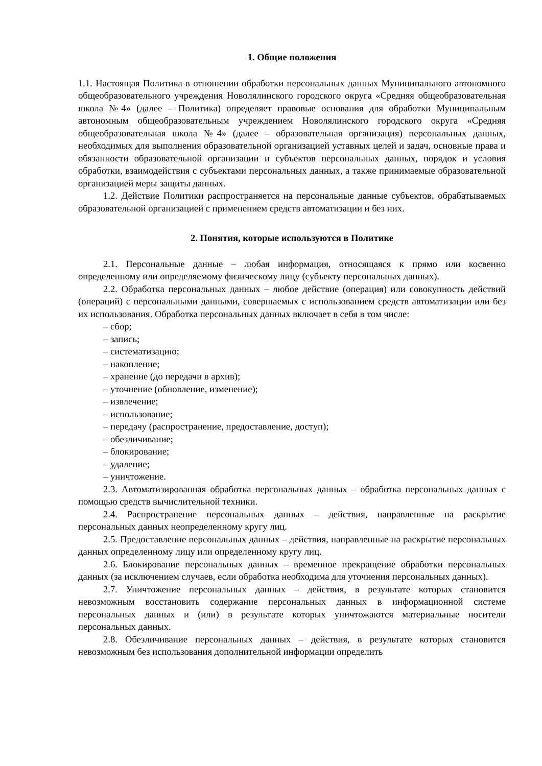1. Общие положения
1.1. Настоящая Политика в отношении обработки персональных данных Муниципального автономного общеобразовательного учреждения Новолялинского городского округа «Средняя общеобразовательная школа №4» (далее – Политика) определяет правовые основания для обработки Муниципальным автономным общеобразовательным учреждением Новолялинского городского округа «Средняя общеобразовательная школа №4» (далее – образовательная организация) персональных данных, необходимых для выполнения образовательной организацией уставных целей и задач, основные права и обязанности образовательной организации и субъектов персональных данных, порядок и условия обработки, взаимодействия с субъектами персональных данных, а также принимаемые образовательной организацией меры защиты данных.
1.2. Действие Политики распространяется на персональные данные субъектов, обрабатываемых образовательной организацией с применением средств автоматизации и без них.
2. Понятия, которые используются в Политике
2.1. Персональные данные – любая информация, относящаяся к прямо или косвенно определенному или определяемому физическому лицу (субъекту персональных данных).
2.2. Обработка персональных данных – любое действие (операция) или совокупность действий (операций) с персональными данными, совершаемых с использованием средств автоматизации или без их использования. Обработка персональных данных включает в себя в том числе:
– сбор;
– запись;
– систематизацию;
– накопление;
– хранение (до передачи в архив);
– уточнение (обновление, изменение);
– извлечение;
– использование;
– передачу (распространение, предоставление, доступ);
– обезличивание;
– блокирование;
– удаление;
– уничтожение.
2.3. Автоматизированная обработка персональных данных – обработка персональных данных с помощью средств вычислительной техники.
2.4. Распространение персональных данных – действия, направленные на раскрытие персональных данных неопределенному кругу лиц.
2.5. Предоставление персональных данных – действия, направленные на раскрытие персональных данных определенному лицу или определенному кругу лиц.
2.6. Блокирование персональных данных – временное прекращение обработки персональных данных (за исключением случаев, если обработка необходима для уточнения персональных данных).
2.7. Уничтожение персональных данных – действия, в результате которых становится невозможным восстановить содержание персональных данных в информационной системе персональных данных и (или) в результате которых уничтожаются материальные носители персональных данных.
2.8. Обезличивание персональных данных – действия, в результате которых становится невозможным без использования дополнительной информации определить